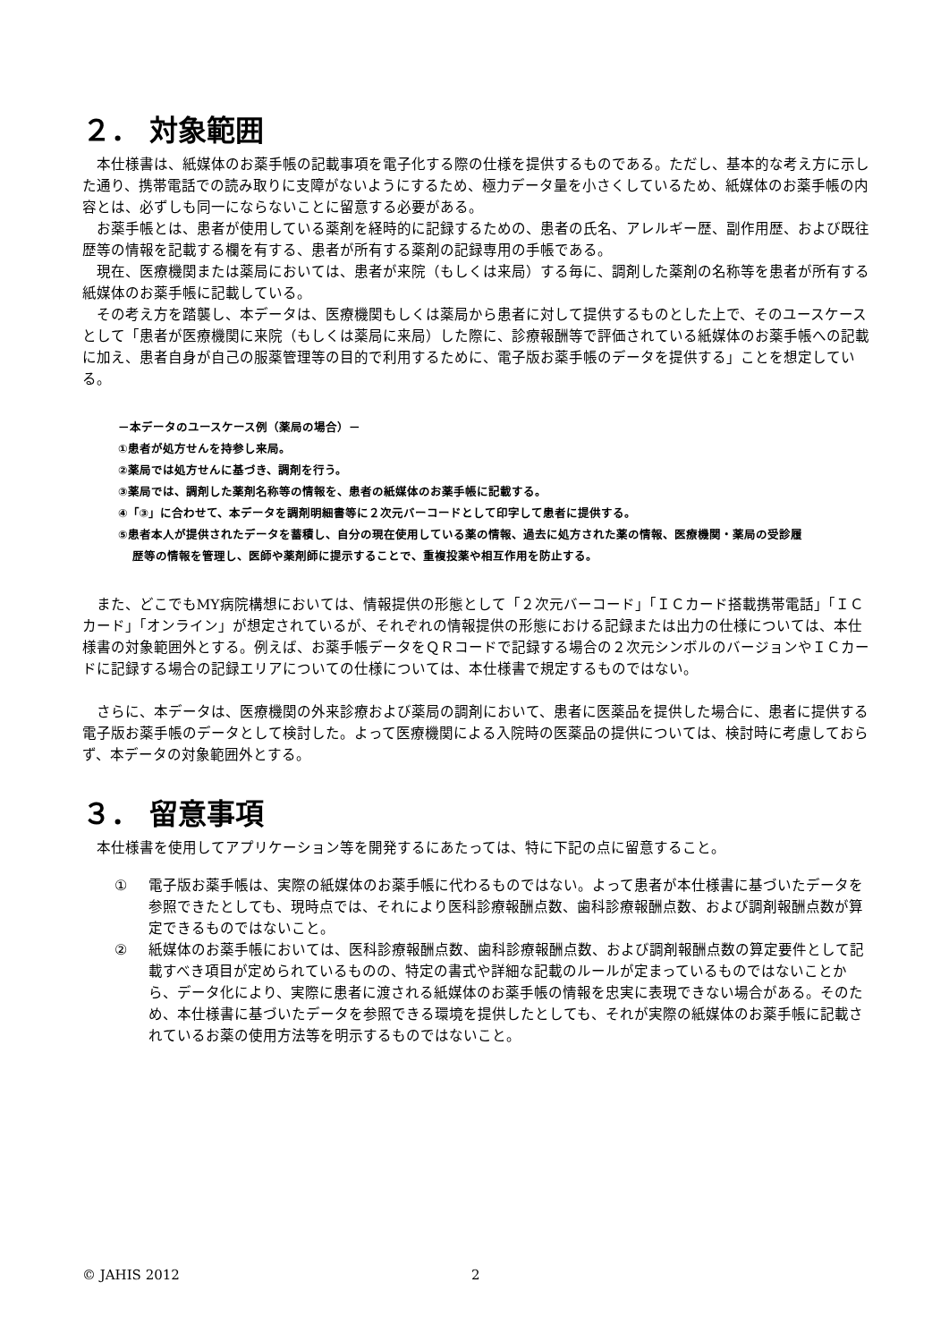２． 対象範囲
本仕様書は、紙媒体のお薬手帳の記載事項を電子化する際の仕様を提供するものである。ただし、基本的な考え方に示した通り、携帯電話での読み取りに支障がないようにするため、極力データ量を小さくしているため、紙媒体のお薬手帳の内容とは、必ずしも同一にならないことに留意する必要がある。
お薬手帳とは、患者が使用している薬剤を経時的に記録するための、患者の氏名、アレルギー歴、副作用歴、および既往歴等の情報を記載する欄を有する、患者が所有する薬剤の記録専用の手帳である。
現在、医療機関または薬局においては、患者が来院（もしくは来局）する毎に、調剤した薬剤の名称等を患者が所有する紙媒体のお薬手帳に記載している。
その考え方を踏襲し、本データは、医療機関もしくは薬局から患者に対して提供するものとした上で、そのユースケースとして「患者が医療機関に来院（もしくは薬局に来局）した際に、診療報酬等で評価されている紙媒体のお薬手帳への記載に加え、患者自身が自己の服薬管理等の目的で利用するために、電子版お薬手帳のデータを提供する」ことを想定している。
－本データのユースケース例（薬局の場合）－
①患者が処方せんを持参し来局。
②薬局では処方せんに基づき、調剤を行う。
③薬局では、調剤した薬剤名称等の情報を、患者の紙媒体のお薬手帳に記載する。
④「③」に合わせて、本データを調剤明細書等に２次元バーコードとして印字して患者に提供する。
⑤患者本人が提供されたデータを蓄積し、自分の現在使用している薬の情報、過去に処方された薬の情報、医療機関・薬局の受診履
歴等の情報を管理し、医師や薬剤師に提示することで、重複投薬や相互作用を防止する。
また、どこでもMY病院構想においては、情報提供の形態として「２次元バーコード」「ＩＣカード搭載携帯電話」「ＩＣカード」「オンライン」が想定されているが、それぞれの情報提供の形態における記録または出力の仕様については、本仕様書の対象範囲外とする。例えば、お薬手帳データをＱＲコードで記録する場合の２次元シンボルのバージョンやＩＣカードに記録する場合の記録エリアについての仕様については、本仕様書で規定するものではない。
さらに、本データは、医療機関の外来診療および薬局の調剤において、患者に医薬品を提供した場合に、患者に提供する電子版お薬手帳のデータとして検討した。よって医療機関による入院時の医薬品の提供については、検討時に考慮しておらず、本データの対象範囲外とする。
３． 留意事項
本仕様書を使用してアプリケーション等を開発するにあたっては、特に下記の点に留意すること。
① 電子版お薬手帳は、実際の紙媒体のお薬手帳に代わるものではない。よって患者が本仕様書に基づいたデータを参照できたとしても、現時点では、それにより医科診療報酬点数、歯科診療報酬点数、および調剤報酬点数が算定できるものではないこと。
② 紙媒体のお薬手帳においては、医科診療報酬点数、歯科診療報酬点数、および調剤報酬点数の算定要件として記載すべき項目が定められているものの、特定の書式や詳細な記載のルールが定まっているものではないことから、データ化により、実際に患者に渡される紙媒体のお薬手帳の情報を忠実に表現できない場合がある。そのため、本仕様書に基づいたデータを参照できる環境を提供したとしても、それが実際の紙媒体のお薬手帳に記載されているお薬の使用方法等を明示するものではないこと。
© JAHIS 2012 2